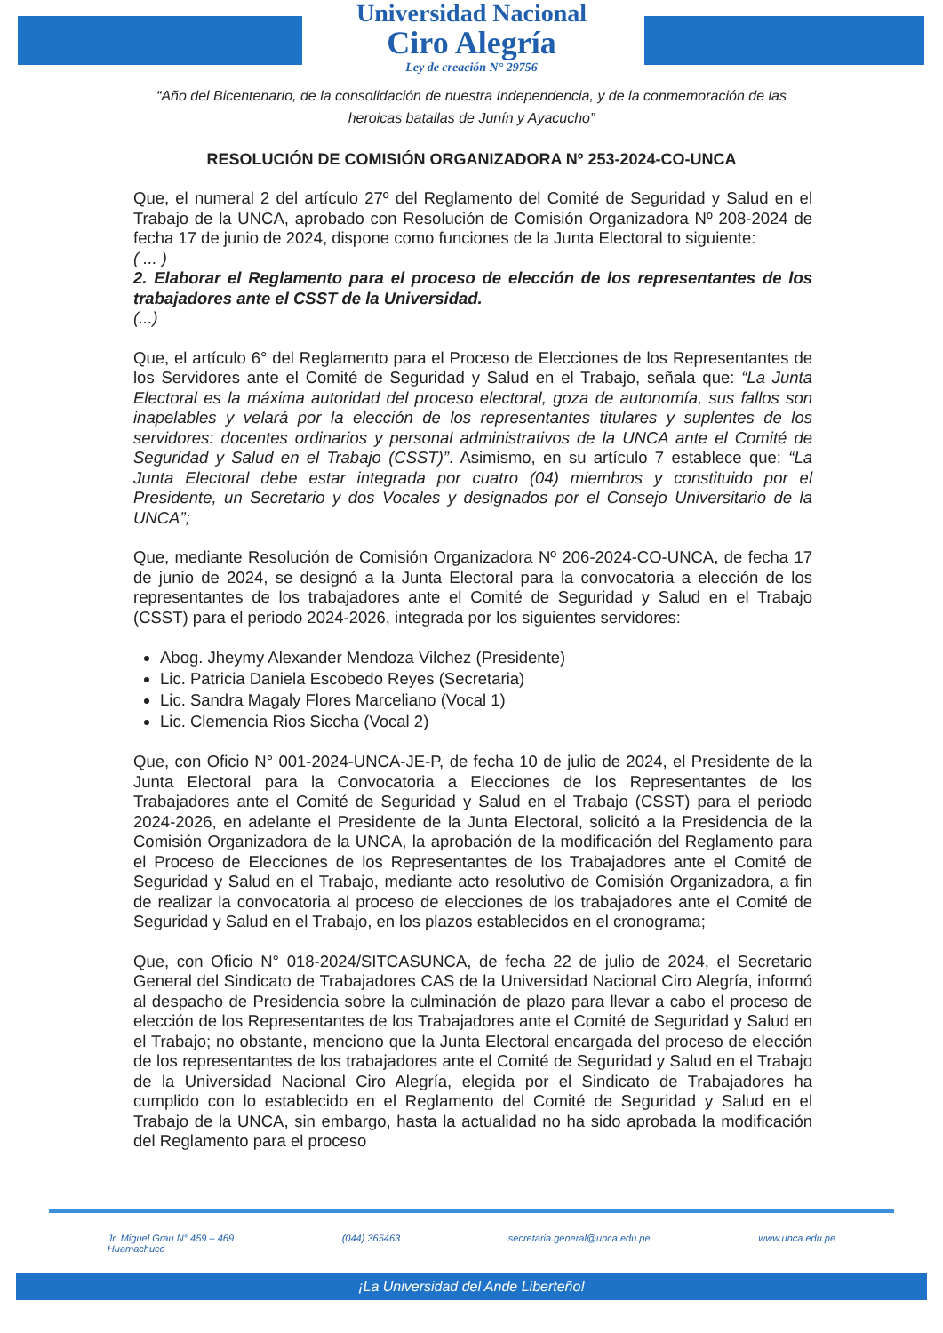Universidad Nacional
Ciro Alegría
Ley de creación N° 29756
“Año del Bicentenario, de la consolidación de nuestra Independencia, y de la conmemoración de las heroicas batallas de Junín y Ayacucho”
RESOLUCIÓN DE COMISIÓN ORGANIZADORA Nº 253-2024-CO-UNCA
Que, el numeral 2 del artículo 27º del Reglamento del Comité de Seguridad y Salud en el Trabajo de la UNCA, aprobado con Resolución de Comisión Organizadora Nº 208-2024 de fecha 17 de junio de 2024, dispone como funciones de la Junta Electoral to siguiente:
( ... )
2. Elaborar el Reglamento para el proceso de elección de los representantes de los trabajadores ante el CSST de la Universidad.
(...)
Que, el artículo 6° del Reglamento para el Proceso de Elecciones de los Representantes de los Servidores ante el Comité de Seguridad y Salud en el Trabajo, señala que: “La Junta Electoral es la máxima autoridad del proceso electoral, goza de autonomía, sus fallos son inapelables y velará por la elección de los representantes titulares y suplentes de los servidores: docentes ordinarios y personal administrativos de la UNCA ante el Comité de Seguridad y Salud en el Trabajo (CSST)”. Asimismo, en su artículo 7 establece que: “La Junta Electoral debe estar integrada por cuatro (04) miembros y constituido por el Presidente, un Secretario y dos Vocales y designados por el Consejo Universitario de la UNCA”;
Que, mediante Resolución de Comisión Organizadora Nº 206-2024-CO-UNCA, de fecha 17 de junio de 2024, se designó a la Junta Electoral para la convocatoria a elección de los representantes de los trabajadores ante el Comité de Seguridad y Salud en el Trabajo (CSST) para el periodo 2024-2026, integrada por los siguientes servidores:
Abog. Jheymy Alexander Mendoza Vilchez (Presidente)
Lic. Patricia Daniela Escobedo Reyes (Secretaria)
Lic. Sandra Magaly Flores Marceliano (Vocal 1)
Lic. Clemencia Rios Siccha (Vocal 2)
Que, con Oficio N° 001-2024-UNCA-JE-P, de fecha 10 de julio de 2024, el Presidente de la Junta Electoral para la Convocatoria a Elecciones de los Representantes de los Trabajadores ante el Comité de Seguridad y Salud en el Trabajo (CSST) para el periodo 2024-2026, en adelante el Presidente de la Junta Electoral, solicitó a la Presidencia de la Comisión Organizadora de la UNCA, la aprobación de la modificación del Reglamento para el Proceso de Elecciones de los Representantes de los Trabajadores ante el Comité de Seguridad y Salud en el Trabajo, mediante acto resolutivo de Comisión Organizadora, a fin de realizar la convocatoria al proceso de elecciones de los trabajadores ante el Comité de Seguridad y Salud en el Trabajo, en los plazos establecidos en el cronograma;
Que, con Oficio N° 018-2024/SITCASUNCA, de fecha 22 de julio de 2024, el Secretario General del Sindicato de Trabajadores CAS de la Universidad Nacional Ciro Alegría, informó al despacho de Presidencia sobre la culminación de plazo para llevar a cabo el proceso de elección de los Representantes de los Trabajadores ante el Comité de Seguridad y Salud en el Trabajo; no obstante, menciono que la Junta Electoral encargada del proceso de elección de los representantes de los trabajadores ante el Comité de Seguridad y Salud en el Trabajo de la Universidad Nacional Ciro Alegría, elegida por el Sindicato de Trabajadores ha cumplido con lo establecido en el Reglamento del Comité de Seguridad y Salud en el Trabajo de la UNCA, sin embargo, hasta la actualidad no ha sido aprobada la modificación del Reglamento para el proceso
Jr. Miguel Grau N° 459 – 469
Huamachuco (044) 365463 secretaria.general@unca.edu.pe www.unca.edu.pe
¡La Universidad del Ande Liberteño!